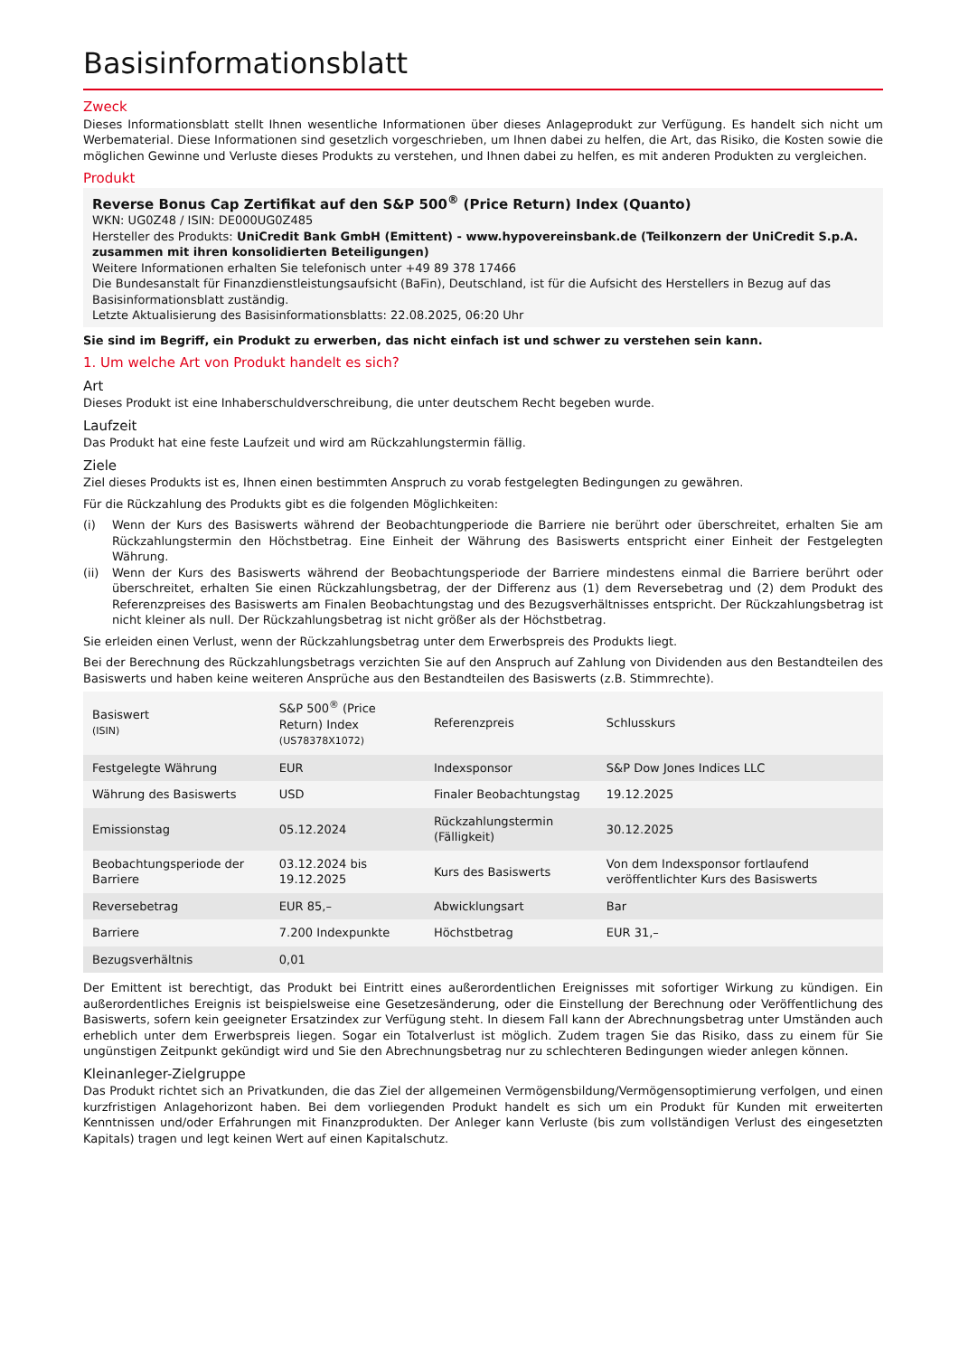Basisinformationsblatt
Zweck
Dieses Informationsblatt stellt Ihnen wesentliche Informationen über dieses Anlageprodukt zur Verfügung. Es handelt sich nicht um Werbematerial. Diese Informationen sind gesetzlich vorgeschrieben, um Ihnen dabei zu helfen, die Art, das Risiko, die Kosten sowie die möglichen Gewinne und Verluste dieses Produkts zu verstehen, und Ihnen dabei zu helfen, es mit anderen Produkten zu vergleichen.
Produkt
Reverse Bonus Cap Zertifikat auf den S&P 500<sup>®</sup> (Price Return) Index (Quanto)
WKN: UG0Z48 / ISIN: DE000UG0Z485
Hersteller des Produkts: UniCredit Bank GmbH (Emittent) - www.hypovereinsbank.de (Teilkonzern der UniCredit S.p.A. zusammen mit ihren konsolidierten Beteiligungen)
Weitere Informationen erhalten Sie telefonisch unter +49 89 378 17466
Die Bundesanstalt für Finanzdienstleistungsaufsicht (BaFin), Deutschland, ist für die Aufsicht des Herstellers in Bezug auf das Basisinformationsblatt zuständig.
Letzte Aktualisierung des Basisinformationsblatts: 22.08.2025, 06:20 Uhr
Sie sind im Begriff, ein Produkt zu erwerben, das nicht einfach ist und schwer zu verstehen sein kann.
1. Um welche Art von Produkt handelt es sich?
Art
Dieses Produkt ist eine Inhaberschuldverschreibung, die unter deutschem Recht begeben wurde.
Laufzeit
Das Produkt hat eine feste Laufzeit und wird am Rückzahlungstermin fällig.
Ziele
Ziel dieses Produkts ist es, Ihnen einen bestimmten Anspruch zu vorab festgelegten Bedingungen zu gewähren.
Für die Rückzahlung des Produkts gibt es die folgenden Möglichkeiten:
(i) Wenn der Kurs des Basiswerts während der Beobachtungperiode die Barriere nie berührt oder überschreitet, erhalten Sie am Rückzahlungstermin den Höchstbetrag. Eine Einheit der Währung des Basiswerts entspricht einer Einheit der Festgelegten Währung.
(ii) Wenn der Kurs des Basiswerts während der Beobachtungsperiode der Barriere mindestens einmal die Barriere berührt oder überschreitet, erhalten Sie einen Rückzahlungsbetrag, der der Differenz aus (1) dem Reversebetrag und (2) dem Produkt des Referenzpreises des Basiswerts am Finalen Beobachtungstag und des Bezugsverhältnisses entspricht. Der Rückzahlungsbetrag ist nicht kleiner als null. Der Rückzahlungsbetrag ist nicht größer als der Höchstbetrag.
Sie erleiden einen Verlust, wenn der Rückzahlungsbetrag unter dem Erwerbspreis des Produkts liegt.
Bei der Berechnung des Rückzahlungsbetrags verzichten Sie auf den Anspruch auf Zahlung von Dividenden aus den Bestandteilen des Basiswerts und haben keine weiteren Ansprüche aus den Bestandteilen des Basiswerts (z.B. Stimmrechte).
| Basiswert (ISIN) | S&P 500<sup>®</sup> (Price Return) Index (US78378X1072) | Referenzpreis | Schlusskurs |
| Festgelegte Währung | EUR | Indexsponsor | S&P Dow Jones Indices LLC |
| Währung des Basiswerts | USD | Finaler Beobachtungstag | 19.12.2025 |
| Emissionstag | 05.12.2024 | Rückzahlungstermin (Fälligkeit) | 30.12.2025 |
| Beobachtungsperiode der Barriere | 03.12.2024 bis 19.12.2025 | Kurs des Basiswerts | Von dem Indexsponsor fortlaufend veröffentlichter Kurs des Basiswerts |
| Reversebetrag | EUR 85,– | Abwicklungsart | Bar |
| Barriere | 7.200 Indexpunkte | Höchstbetrag | EUR 31,– |
| Bezugsverhältnis | 0,01 | | |
Der Emittent ist berechtigt, das Produkt bei Eintritt eines außerordentlichen Ereignisses mit sofortiger Wirkung zu kündigen. Ein außerordentliches Ereignis ist beispielsweise eine Gesetzesänderung, oder die Einstellung der Berechnung oder Veröffentlichung des Basiswerts, sofern kein geeigneter Ersatzindex zur Verfügung steht. In diesem Fall kann der Abrechnungsbetrag unter Umständen auch erheblich unter dem Erwerbspreis liegen. Sogar ein Totalverlust ist möglich. Zudem tragen Sie das Risiko, dass zu einem für Sie ungünstigen Zeitpunkt gekündigt wird und Sie den Abrechnungsbetrag nur zu schlechteren Bedingungen wieder anlegen können.
Kleinanleger-Zielgruppe
Das Produkt richtet sich an Privatkunden, die das Ziel der allgemeinen Vermögensbildung/Vermögensoptimierung verfolgen, und einen kurzfristigen Anlagehorizont haben. Bei dem vorliegenden Produkt handelt es sich um ein Produkt für Kunden mit erweiterten Kenntnissen und/oder Erfahrungen mit Finanzprodukten. Der Anleger kann Verluste (bis zum vollständigen Verlust des eingesetzten Kapitals) tragen und legt keinen Wert auf einen Kapitalschutz.